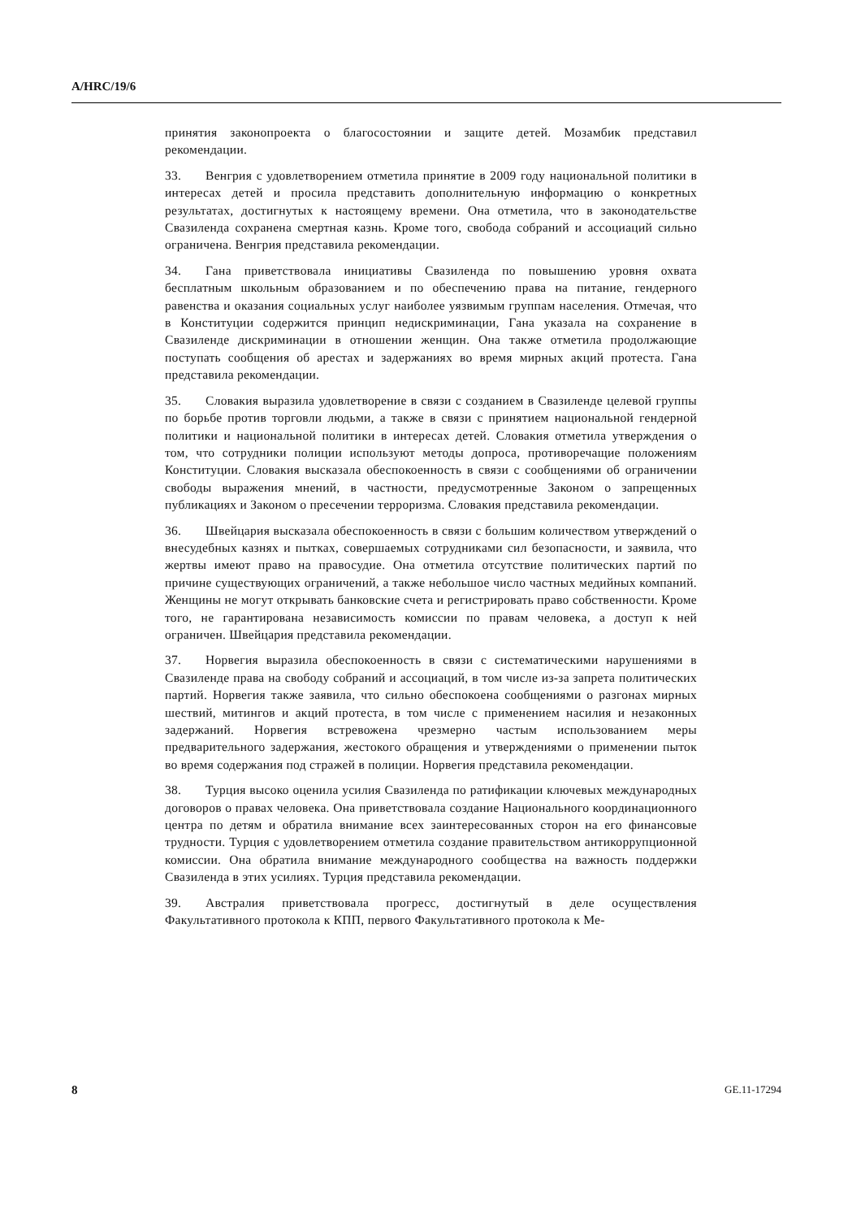A/HRC/19/6
принятия законопроекта о благосостоянии и защите детей. Мозамбик представил рекомендации.
33. Венгрия с удовлетворением отметила принятие в 2009 году национальной политики в интересах детей и просила представить дополнительную информацию о конкретных результатах, достигнутых к настоящему времени. Она отметила, что в законодательстве Свазиленда сохранена смертная казнь. Кроме того, свобода собраний и ассоциаций сильно ограничена. Венгрия представила рекомендации.
34. Гана приветствовала инициативы Свазиленда по повышению уровня охвата бесплатным школьным образованием и по обеспечению права на питание, гендерного равенства и оказания социальных услуг наиболее уязвимым группам населения. Отмечая, что в Конституции содержится принцип недискриминации, Гана указала на сохранение в Свазиленде дискриминации в отношении женщин. Она также отметила продолжающие поступать сообщения об арестах и задержаниях во время мирных акций протеста. Гана представила рекомендации.
35. Словакия выразила удовлетворение в связи с созданием в Свазиленде целевой группы по борьбе против торговли людьми, а также в связи с принятием национальной гендерной политики и национальной политики в интересах детей. Словакия отметила утверждения о том, что сотрудники полиции используют методы допроса, противоречащие положениям Конституции. Словакия высказала обеспокоенность в связи с сообщениями об ограничении свободы выражения мнений, в частности, предусмотренные Законом о запрещенных публикациях и Законом о пресечении терроризма. Словакия представила рекомендации.
36. Швейцария высказала обеспокоенность в связи с большим количеством утверждений о внесудебных казнях и пытках, совершаемых сотрудниками сил безопасности, и заявила, что жертвы имеют право на правосудие. Она отметила отсутствие политических партий по причине существующих ограничений, а также небольшое число частных медийных компаний. Женщины не могут открывать банковские счета и регистрировать право собственности. Кроме того, не гарантирована независимость комиссии по правам человека, а доступ к ней ограничен. Швейцария представила рекомендации.
37. Норвегия выразила обеспокоенность в связи с систематическими нарушениями в Свазиленде права на свободу собраний и ассоциаций, в том числе из-за запрета политических партий. Норвегия также заявила, что сильно обеспокоена сообщениями о разгонах мирных шествий, митингов и акций протеста, в том числе с применением насилия и незаконных задержаний. Норвегия встревожена чрезмерно частым использованием меры предварительного задержания, жестокого обращения и утверждениями о применении пыток во время содержания под стражей в полиции. Норвегия представила рекомендации.
38. Турция высоко оценила усилия Свазиленда по ратификации ключевых международных договоров о правах человека. Она приветствовала создание Национального координационного центра по детям и обратила внимание всех заинтересованных сторон на его финансовые трудности. Турция с удовлетворением отметила создание правительством антикоррупционной комиссии. Она обратила внимание международного сообщества на важность поддержки Свазиленда в этих усилиях. Турция представила рекомендации.
39. Австралия приветствовала прогресс, достигнутый в деле осуществления Факультативного протокола к КПП, первого Факультативного протокола к Ме-
8 GE.11-17294